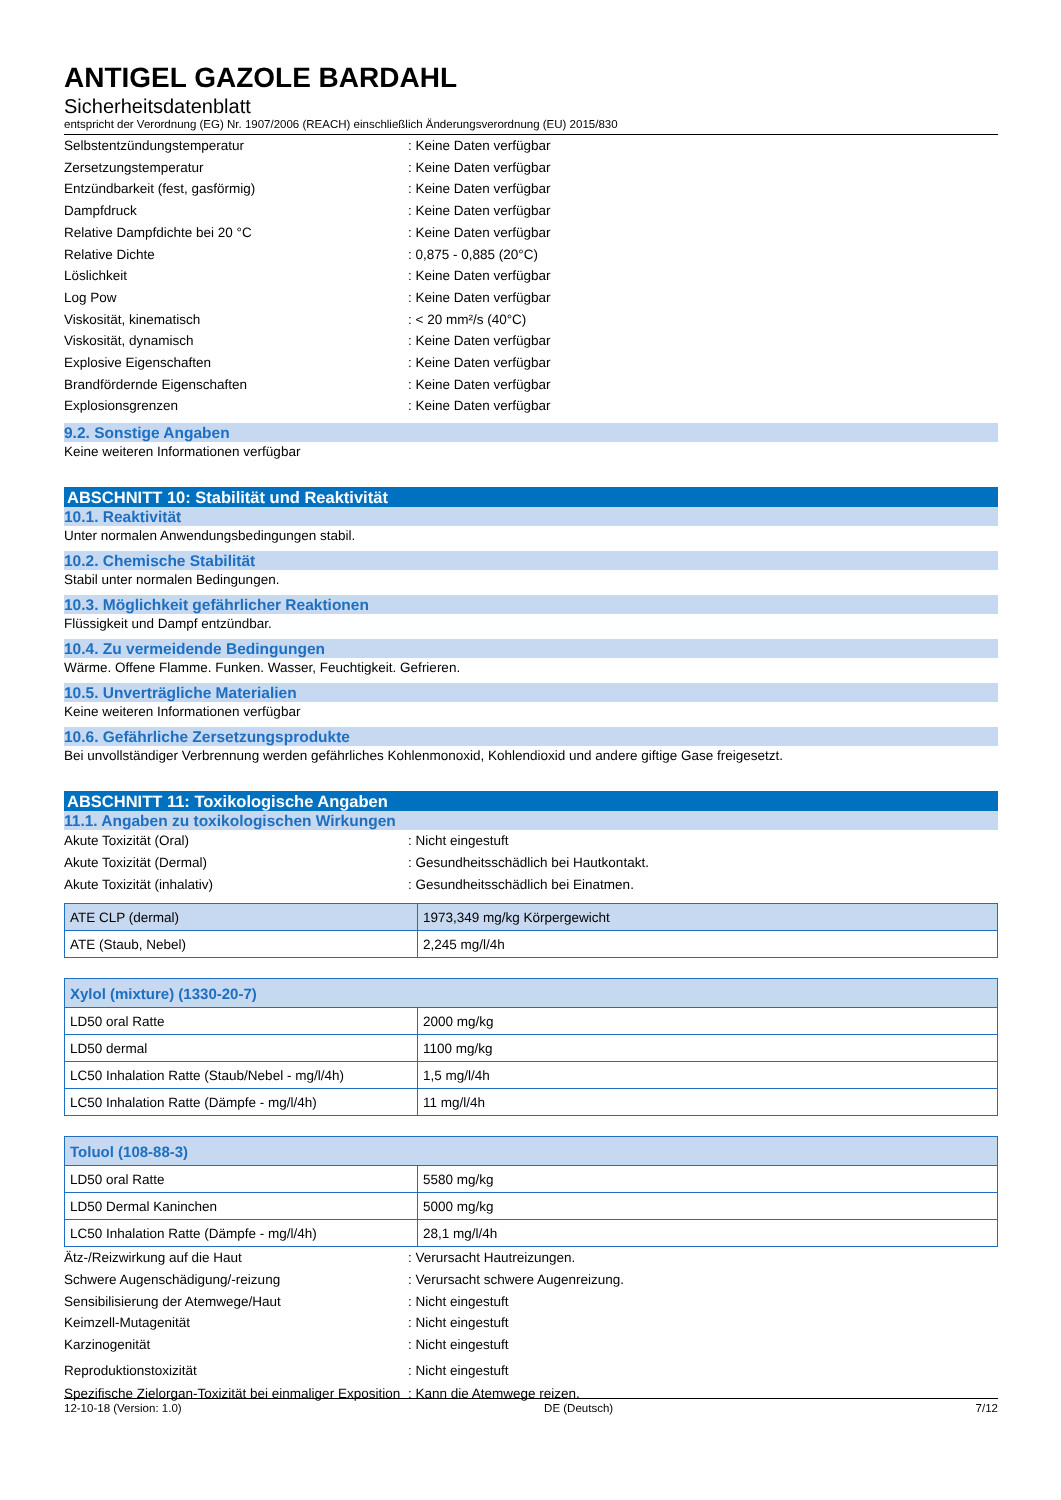ANTIGEL GAZOLE BARDAHL
Sicherheitsdatenblatt
entspricht der Verordnung (EG) Nr. 1907/2006 (REACH) einschließlich Änderungsverordnung (EU) 2015/830
Selbstentzündungstemperatur : Keine Daten verfügbar
Zersetzungstemperatur : Keine Daten verfügbar
Entzündbarkeit (fest, gasförmig) : Keine Daten verfügbar
Dampfdruck : Keine Daten verfügbar
Relative Dampfdichte bei 20 °C : Keine Daten verfügbar
Relative Dichte : 0,875 - 0,885 (20°C)
Löslichkeit : Keine Daten verfügbar
Log Pow : Keine Daten verfügbar
Viskosität, kinematisch : < 20 mm²/s (40°C)
Viskosität, dynamisch : Keine Daten verfügbar
Explosive Eigenschaften : Keine Daten verfügbar
Brandfördernde Eigenschaften : Keine Daten verfügbar
Explosionsgrenzen : Keine Daten verfügbar
9.2. Sonstige Angaben
Keine weiteren Informationen verfügbar
ABSCHNITT 10: Stabilität und Reaktivität
10.1. Reaktivität
Unter normalen Anwendungsbedingungen stabil.
10.2. Chemische Stabilität
Stabil unter normalen Bedingungen.
10.3. Möglichkeit gefährlicher Reaktionen
Flüssigkeit und Dampf entzündbar.
10.4. Zu vermeidende Bedingungen
Wärme. Offene Flamme. Funken. Wasser, Feuchtigkeit. Gefrieren.
10.5. Unverträgliche Materialien
Keine weiteren Informationen verfügbar
10.6. Gefährliche Zersetzungsprodukte
Bei unvollständiger Verbrennung werden gefährliches Kohlenmonoxid, Kohlendioxid und andere giftige Gase freigesetzt.
ABSCHNITT 11: Toxikologische Angaben
11.1. Angaben zu toxikologischen Wirkungen
Akute Toxizität (Oral) : Nicht eingestuft
Akute Toxizität (Dermal) : Gesundheitsschädlich bei Hautkontakt.
Akute Toxizität (inhalativ) : Gesundheitsschädlich bei Einatmen.
| ATE CLP (dermal) | 1973,349 mg/kg Körpergewicht |
| ATE (Staub, Nebel) | 2,245 mg/l/4h |
| Xylol (mixture) (1330-20-7) | |
| --- | --- |
| LD50 oral Ratte | 2000 mg/kg |
| LD50 dermal | 1100 mg/kg |
| LC50 Inhalation Ratte (Staub/Nebel - mg/l/4h) | 1,5 mg/l/4h |
| LC50 Inhalation Ratte (Dämpfe - mg/l/4h) | 11 mg/l/4h |
| Toluol (108-88-3) | |
| --- | --- |
| LD50 oral Ratte | 5580 mg/kg |
| LD50 Dermal Kaninchen | 5000 mg/kg |
| LC50 Inhalation Ratte (Dämpfe - mg/l/4h) | 28,1 mg/l/4h |
Ätz-/Reizwirkung auf die Haut : Verursacht Hautreizungen.
Schwere Augenschädigung/-reizung : Verursacht schwere Augenreizung.
Sensibilisierung der Atemwege/Haut : Nicht eingestuft
Keimzell-Mutagenität : Nicht eingestuft
Karzinogenität : Nicht eingestuft
Reproduktionstoxizität : Nicht eingestuft
Spezifische Zielorgan-Toxizität bei einmaliger Exposition
: Kann die Atemwege reizen.
12-10-18 (Version: 1.0) DE (Deutsch) 7/12